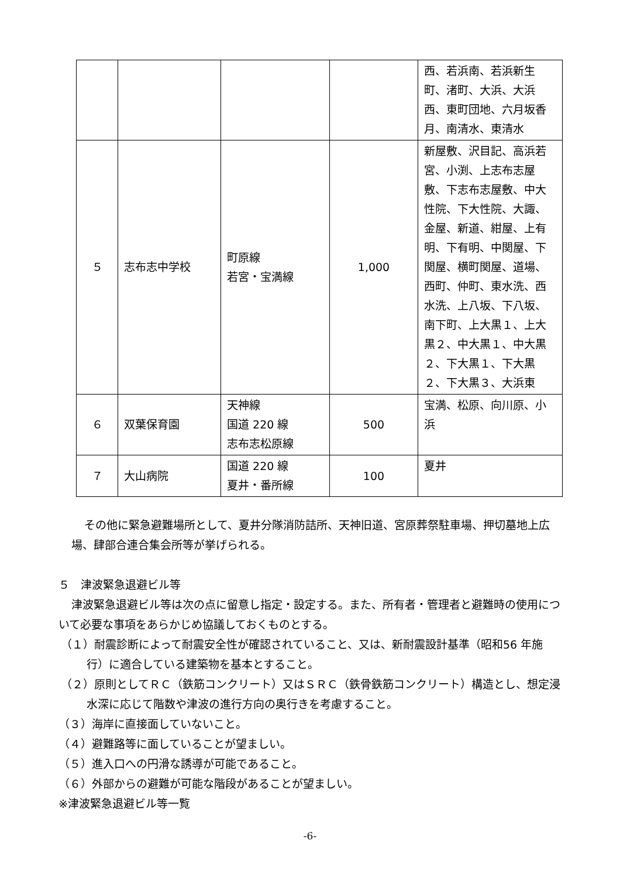| | | | | 西、若浜南、若浜新生町、渚町、大浜、大浜西、東町団地、六月坂香月、南清水、東清水 |
| ５ | 志布志中学校 | 町原線 若宮・宝満線 | 1,000 | 新屋敷、沢目記、高浜若宮、小渕、上志布志屋敷、下志布志屋敷、中大性院、下大性院、大諏、金屋、新道、紺屋、上有明、下有明、中関屋、下関屋、横町関屋、道場、西町、仲町、東水洗、西水洗、上八坂、下八坂、南下町、上大黒１、上大黒２、中大黒１、中大黒２、下大黒１、下大黒２、下大黒３、大浜東 |
| ６ | 双葉保育園 | 天神線 国道 220 線 志布志松原線 | 500 | 宝満、松原、向川原、小浜 |
| ７ | 大山病院 | 国道 220 線 夏井・番所線 | 100 | 夏井 |
その他に緊急避難場所として、夏井分隊消防詰所、天神旧道、宮原葬祭駐車場、押切墓地上広場、肆部合連合集会所等が挙げられる。
５　津波緊急退避ビル等
津波緊急退避ビル等は次の点に留意し指定・設定する。また、所有者・管理者と避難時の使用について必要な事項をあらかじめ協議しておくものとする。
（１）耐震診断によって耐震安全性が確認されていること、又は、新耐震設計基準（昭和56 年施行）に適合している建築物を基本とすること。
（２）原則としてＲＣ（鉄筋コンクリート）又はＳＲＣ（鉄骨鉄筋コンクリート）構造とし、想定浸水深に応じて階数や津波の進行方向の奥行きを考慮すること。
（３）海岸に直接面していないこと。
（４）避難路等に面していることが望ましい。
（５）進入口への円滑な誘導が可能であること。
（６）外部からの避難が可能な階段があることが望ましい。
※津波緊急退避ビル等一覧
-6-